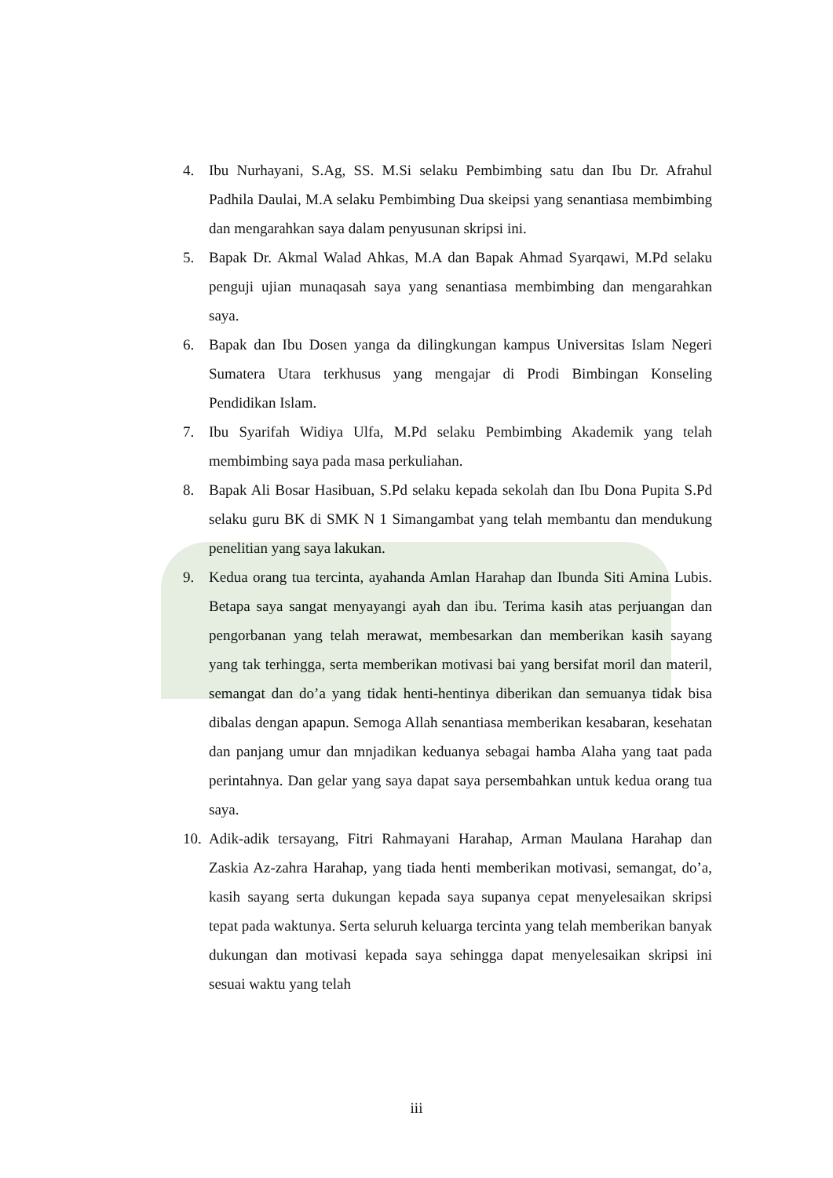4. Ibu Nurhayani, S.Ag, SS. M.Si selaku Pembimbing satu dan Ibu Dr. Afrahul Padhila Daulai, M.A selaku Pembimbing Dua skeipsi yang senantiasa membimbing dan mengarahkan saya dalam penyusunan skripsi ini.
5. Bapak Dr. Akmal Walad Ahkas, M.A dan Bapak Ahmad Syarqawi, M.Pd selaku penguji ujian munaqasah saya yang senantiasa membimbing dan mengarahkan saya.
6. Bapak dan Ibu Dosen yanga da dilingkungan kampus Universitas Islam Negeri Sumatera Utara terkhusus yang mengajar di Prodi Bimbingan Konseling Pendidikan Islam.
7. Ibu Syarifah Widiya Ulfa, M.Pd selaku Pembimbing Akademik yang telah membimbing saya pada masa perkuliahan.
8. Bapak Ali Bosar Hasibuan, S.Pd selaku kepada sekolah dan Ibu Dona Pupita S.Pd selaku guru BK di SMK N 1 Simangambat yang telah membantu dan mendukung penelitian yang saya lakukan.
9. Kedua orang tua tercinta, ayahanda Amlan Harahap dan Ibunda Siti Amina Lubis. Betapa saya sangat menyayangi ayah dan ibu. Terima kasih atas perjuangan dan pengorbanan yang telah merawat, membesarkan dan memberikan kasih sayang yang tak terhingga, serta memberikan motivasi bai yang bersifat moril dan materil, semangat dan do’a yang tidak henti-hentinya diberikan dan semuanya tidak bisa dibalas dengan apapun. Semoga Allah senantiasa memberikan kesabaran, kesehatan dan panjang umur dan mnjadikan keduanya sebagai hamba Alaha yang taat pada perintahnya. Dan gelar yang saya dapat saya persembahkan untuk kedua orang tua saya.
10.
Adik-adik tersayang, Fitri Rahmayani Harahap, Arman Maulana Harahap dan Zaskia Az-zahra Harahap, yang tiada henti memberikan motivasi, semangat, do’a, kasih sayang serta dukungan kepada saya supanya cepat menyelesaikan skripsi tepat pada waktunya. Serta seluruh keluarga tercinta yang telah memberikan banyak dukungan dan motivasi kepada saya sehingga dapat menyelesaikan skripsi ini sesuai waktu yang telah
iii